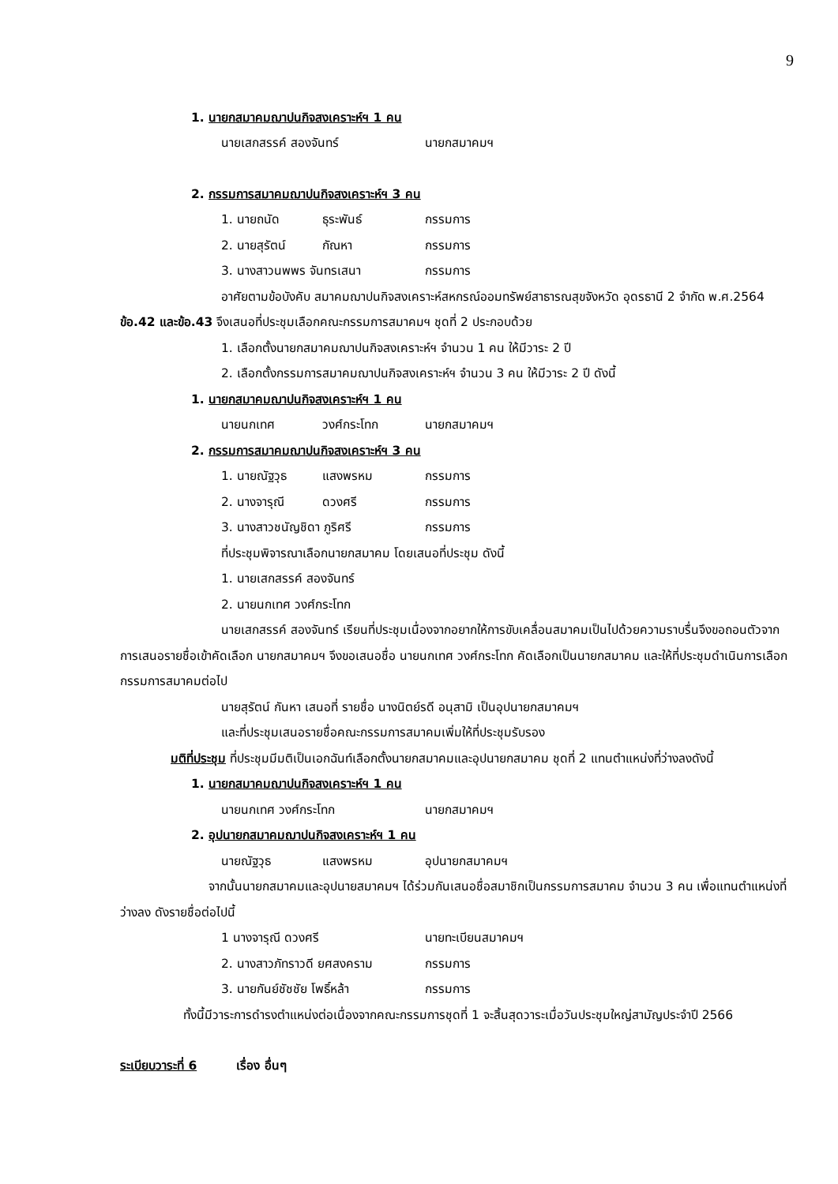9
1. นายกสมาคมฌาปนกิจสงเคราะห์ฯ 1 คน
นายเสกสรรค์ สองจันทร์ นายกสมาคมฯ
2. กรรมการสมาคมฌาปนกิจสงเคราะห์ฯ 3 คน
1. นายถนัด ธุระพันธ์ กรรมการ
2. นายสุรัตน์ กัณหา กรรมการ
3. นางสาวนพพร จันทรเสนา กรรมการ
อาศัยตามข้อบังคับ สมาคมฌาปนกิจสงเคราะห์สหกรณ์ออมทรัพย์สาธารณสุขจังหวัด อุดรธานี 2 จำกัด พ.ศ.2564 ข้อ.42 และข้อ.43 จึงเสนอที่ประชุมเลือกคณะกรรมการสมาคมฯ ชุดที่ 2 ประกอบด้วย
1. เลือกตั้งนายกสมาคมฌาปนกิจสงเคราะห์ฯ จำนวน 1 คน ให้มีวาระ 2 ปี
2. เลือกตั้งกรรมการสมาคมฌาปนกิจสงเคราะห์ฯ จำนวน 3 คน ให้มีวาระ 2 ปี ดังนี้
1. นายกสมาคมฌาปนกิจสงเคราะห์ฯ 1 คน
นายนกเทศ วงศ์กระโทก นายกสมาคมฯ
2. กรรมการสมาคมฌาปนกิจสงเคราะห์ฯ 3 คน
1. นายณัฐวุธ แสงพรหม กรรมการ
2. นางจารุณี ดวงศรี กรรมการ
3. นางสาวชนัญชิดา ภูริศรี กรรมการ
ที่ประชุมพิจารณาเลือกนายกสมาคม โดยเสนอที่ประชุม ดังนี้
1. นายเสกสรรค์ สองจันทร์
2. นายนกเทศ วงศ์กระโทก
นายเสกสรรค์ สองจันทร์ เรียนที่ประชุมเนื่องจากอยากให้การขับเคลื่อนสมาคมเป็นไปด้วยความราบรื่นจึงขอถอนตัวจากการเสนอรายชื่อเข้าคัดเลือก นายกสมาคมฯ จึงขอเสนอชื่อ นายนกเทศ วงศ์กระโทก คัดเลือกเป็นนายกสมาคม และให้ที่ประชุมดำเนินการเลือก กรรมการสมาคมต่อไป
นายสุรัตน์ กันหา เสนอที่ รายชื่อ นางนิตย์รดี อนุสามิ เป็นอุปนายกสมาคมฯ
และที่ประชุมเสนอรายชื่อคณะกรรมการสมาคมเพิ่มให้ที่ประชุมรับรอง
มติที่ประชุม ที่ประชุมมีมติเป็นเอกฉันท์เลือกตั้งนายกสมาคมและอุปนายกสมาคม ชุดที่ 2 แทนตำแหน่งที่ว่างลงดังนี้
1. นายกสมาคมฌาปนกิจสงเคราะห์ฯ 1 คน
นายนกเทศ วงศ์กระโทก นายกสมาคมฯ
2. อุปนายกสมาคมฌาปนกิจสงเคราะห์ฯ 1 คน
นายณัฐวุธ แสงพรหม อุปนายกสมาคมฯ
จากนั้นนายกสมาคมและอุปนายสมาคมฯ ได้ร่วมกันเสนอชื่อสมาชิกเป็นกรรมการสมาคม จำนวน 3 คน เพื่อแทนตำแหน่งที่ว่างลง ดังรายชื่อต่อไปนี้
1 นางจารุณี ดวงศรี นายทะเบียนสมาคมฯ
2. นางสาวภัทราวดี ยศสงคราม กรรมการ
3. นายกันย์ชัชชัย โพธิ์หล้า กรรมการ
ทั้งนี้มีวาระการดำรงตำแหน่งต่อเนื่องจากคณะกรรมการชุดที่ 1 จะสิ้นสุดวาระเมื่อวันประชุมใหญ่สามัญประจำปี 2566
ระเบียบวาระที่ 6 เรื่อง อื่นๆ